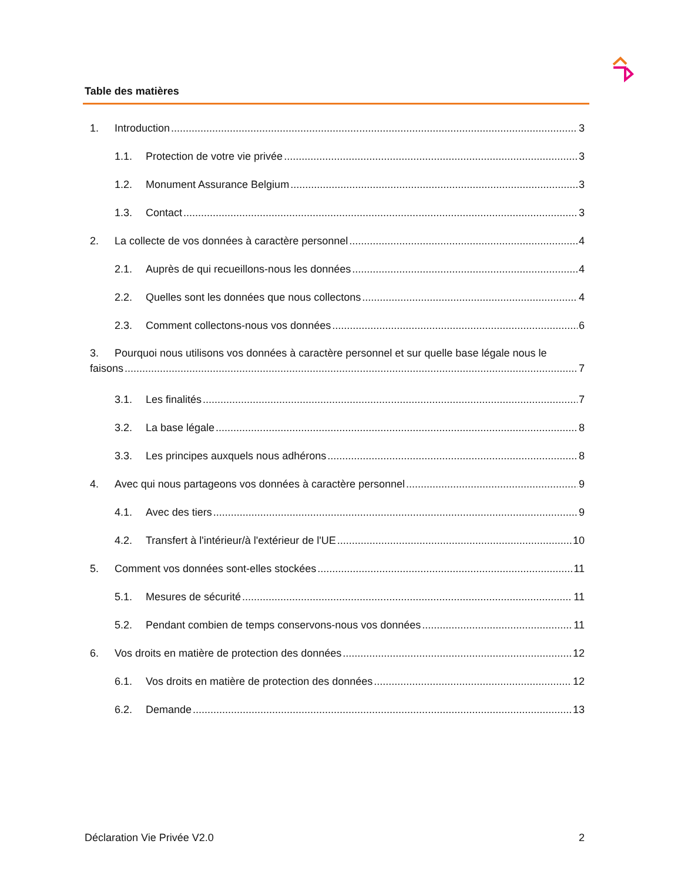Table des matières
1. Introduction 3
1.1. Protection de votre vie privée 3
1.2. Monument Assurance Belgium 3
1.3. Contact 3
2. La collecte de vos données à caractère personnel 4
2.1. Auprès de qui recueillons-nous les données 4
2.2. Quelles sont les données que nous collectons 4
2.3. Comment collectons-nous vos données 6
3. Pourquoi nous utilisons vos données à caractère personnel et sur quelle base légale nous le
faisons 7
3.1. Les finalités 7
3.2. La base légale 8
3.3. Les principes auxquels nous adhérons 8
4. Avec qui nous partageons vos données à caractère personnel 9
4.1. Avec des tiers 9
4.2. Transfert à l'intérieur/à l'extérieur de l'UE 10
5. Comment vos données sont-elles stockées 11
5.1. Mesures de sécurité 11
5.2. Pendant combien de temps conservons-nous vos données 11
6. Vos droits en matière de protection des données 12
6.1. Vos droits en matière de protection des données 12
6.2. Demande 13
Déclaration Vie Privée V2.0 2